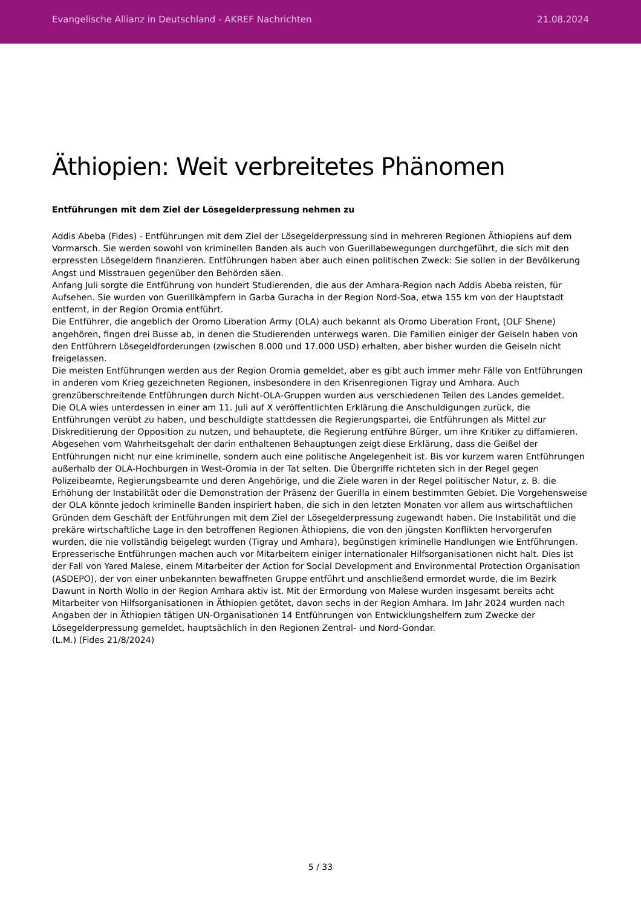Evangelische Allianz in Deutschland - AKREF Nachrichten 21.08.2024
Äthiopien: Weit verbreitetes Phänomen
Entführungen mit dem Ziel der Lösegelderpressung nehmen zu
Addis Abeba (Fides) - Entführungen mit dem Ziel der Lösegelderpressung sind in mehreren Regionen Äthiopiens auf dem Vormarsch. Sie werden sowohl von kriminellen Banden als auch von Guerillabewegungen durchgeführt, die sich mit den erpressten Lösegeldern finanzieren. Entführungen haben aber auch einen politischen Zweck: Sie sollen in der Bevölkerung Angst und Misstrauen gegenüber den Behörden säen.
Anfang Juli sorgte die Entführung von hundert Studierenden, die aus der Amhara-Region nach Addis Abeba reisten, für Aufsehen. Sie wurden von Guerillkämpfern in Garba Guracha in der Region Nord-Soa, etwa 155 km von der Hauptstadt entfernt, in der Region Oromia entführt.
Die Entführer, die angeblich der Oromo Liberation Army (OLA) auch bekannt als Oromo Liberation Front, (OLF Shene) angehören, fingen drei Busse ab, in denen die Studierenden unterwegs waren. Die Familien einiger der Geiseln haben von den Entführern Lösegeldforderungen (zwischen 8.000 und 17.000 USD) erhalten, aber bisher wurden die Geiseln nicht freigelassen.
Die meisten Entführungen werden aus der Region Oromia gemeldet, aber es gibt auch immer mehr Fälle von Entführungen in anderen vom Krieg gezeichneten Regionen, insbesondere in den Krisenregionen Tigray und Amhara. Auch grenzüberschreitende Entführungen durch Nicht-OLA-Gruppen wurden aus verschiedenen Teilen des Landes gemeldet.
Die OLA wies unterdessen in einer am 11. Juli auf X veröffentlichten Erklärung die Anschuldigungen zurück, die Entführungen verübt zu haben, und beschuldigte stattdessen die Regierungspartei, die Entführungen als Mittel zur Diskreditierung der Opposition zu nutzen, und behauptete, die Regierung entführe Bürger, um ihre Kritiker zu diffamieren. Abgesehen vom Wahrheitsgehalt der darin enthaltenen Behauptungen zeigt diese Erklärung, dass die Geißel der Entführungen nicht nur eine kriminelle, sondern auch eine politische Angelegenheit ist. Bis vor kurzem waren Entführungen außerhalb der OLA-Hochburgen in West-Oromia in der Tat selten. Die Übergriffe richteten sich in der Regel gegen Polizeibeamte, Regierungsbeamte und deren Angehörige, und die Ziele waren in der Regel politischer Natur, z. B. die Erhöhung der Instabilität oder die Demonstration der Präsenz der Guerilla in einem bestimmten Gebiet. Die Vorgehensweise der OLA könnte jedoch kriminelle Banden inspiriert haben, die sich in den letzten Monaten vor allem aus wirtschaftlichen Gründen dem Geschäft der Entführungen mit dem Ziel der Lösegelderpressung zugewandt haben. Die Instabilität und die prekäre wirtschaftliche Lage in den betroffenen Regionen Äthiopiens, die von den jüngsten Konflikten hervorgerufen wurden, die nie vollständig beigelegt wurden (Tigray und Amhara), begünstigen kriminelle Handlungen wie Entführungen. Erpresserische Entführungen machen auch vor Mitarbeitern einiger internationaler Hilfsorganisationen nicht halt. Dies ist der Fall von Yared Malese, einem Mitarbeiter der Action for Social Development and Environmental Protection Organisation (ASDEPO), der von einer unbekannten bewaffneten Gruppe entführt und anschließend ermordet wurde, die im Bezirk Dawunt in North Wollo in der Region Amhara aktiv ist. Mit der Ermordung von Malese wurden insgesamt bereits acht Mitarbeiter von Hilfsorganisationen in Äthiopien getötet, davon sechs in der Region Amhara. Im Jahr 2024 wurden nach Angaben der in Äthiopien tätigen UN-Organisationen 14 Entführungen von Entwicklungshelfern zum Zwecke der Lösegelderpressung gemeldet, hauptsächlich in den Regionen Zentral- und Nord-Gondar.
(L.M.) (Fides 21/8/2024)
5 / 33